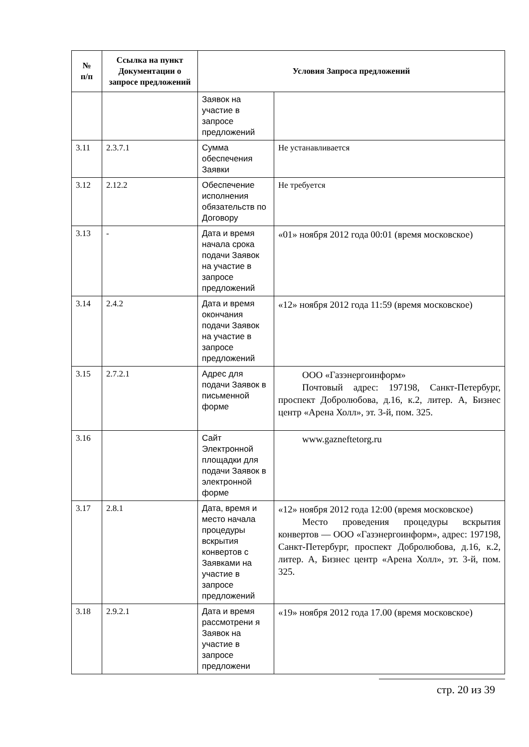| № п/п | Ссылка на пункт Документации о запросе предложений | Условия Запроса предложений | |
| --- | --- | --- | --- |
| | | Заявок на участие в запросе предложений | |
| 3.11 | 2.3.7.1 | Сумма обеспечения Заявки | Не устанавливается |
| 3.12 | 2.12.2 | Обеспечение исполнения обязательств по Договору | Не требуется |
| 3.13 | - | Дата и время начала срока подачи Заявок на участие в запросе предложений | «01» ноября 2012 года 00:01 (время московское) |
| 3.14 | 2.4.2 | Дата и время окончания подачи Заявок на участие в запросе предложений | «12» ноября 2012 года 11:59 (время московское) |
| 3.15 | 2.7.2.1 | Адрес для подачи Заявок в письменной форме | ООО «Газэнергоинформ» Почтовый адрес: 197198, Санкт-Петербург, проспект Добролюбова, д.16, к.2, литер. А, Бизнес центр «Арена Холл», эт. 3-й, пом. 325. |
| 3.16 | | Сайт Электронной площадки для подачи Заявок в электронной форме | www.gazneftetorg.ru |
| 3.17 | 2.8.1 | Дата, время и место начала процедуры вскрытия конвертов с Заявками на участие в запросе предложений | «12» ноября 2012 года 12:00 (время московское) Место проведения процедуры вскрытия конвертов — ООО «Газэнергоинформ», адрес: 197198, Санкт-Петербург, проспект Добролюбова, д.16, к.2, литер. А, Бизнес центр «Арена Холл», эт. 3-й, пом. 325. |
| 3.18 | 2.9.2.1 | Дата и время рассмотрени я Заявок на участие в запросе предложени | «19» ноября 2012 года 17.00 (время московское) |
стр. 20 из 39